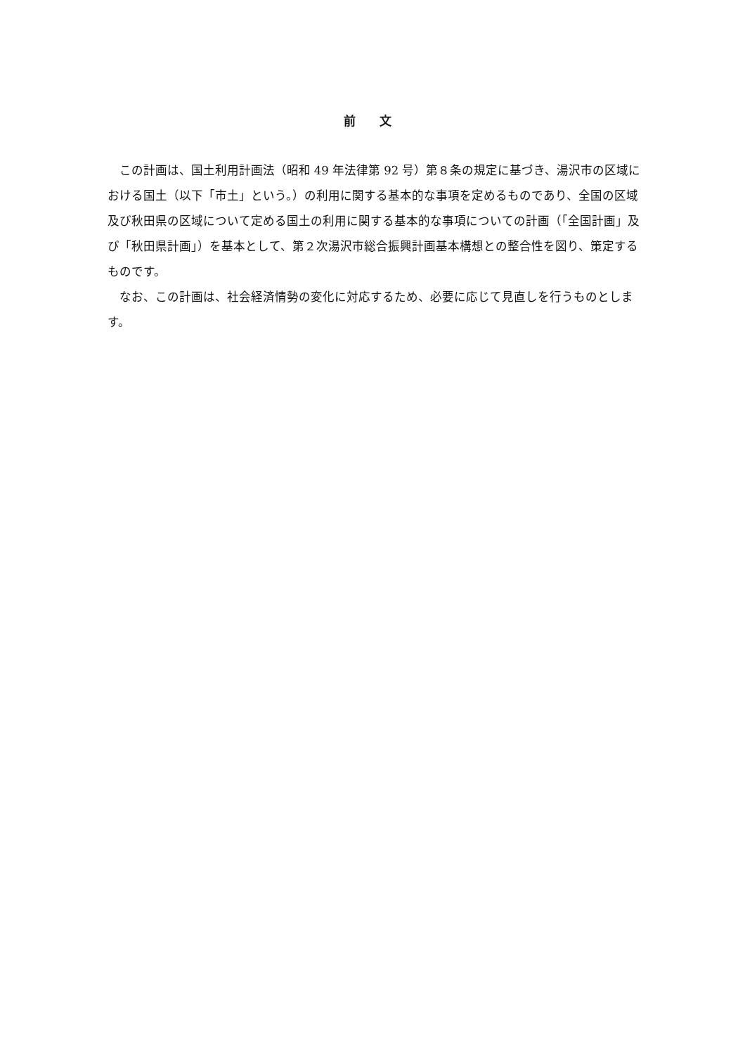前 文
この計画は、国土利用計画法（昭和 49 年法律第 92 号）第８条の規定に基づき、湯沢市の区域における国土（以下「市土」という。）の利用に関する基本的な事項を定めるものであり、全国の区域及び秋田県の区域について定める国土の利用に関する基本的な事項についての計画（「全国計画」及び「秋田県計画」）を基本として、第２次湯沢市総合振興計画基本構想との整合性を図り、策定するものです。
なお、この計画は、社会経済情勢の変化に対応するため、必要に応じて見直しを行うものとします。